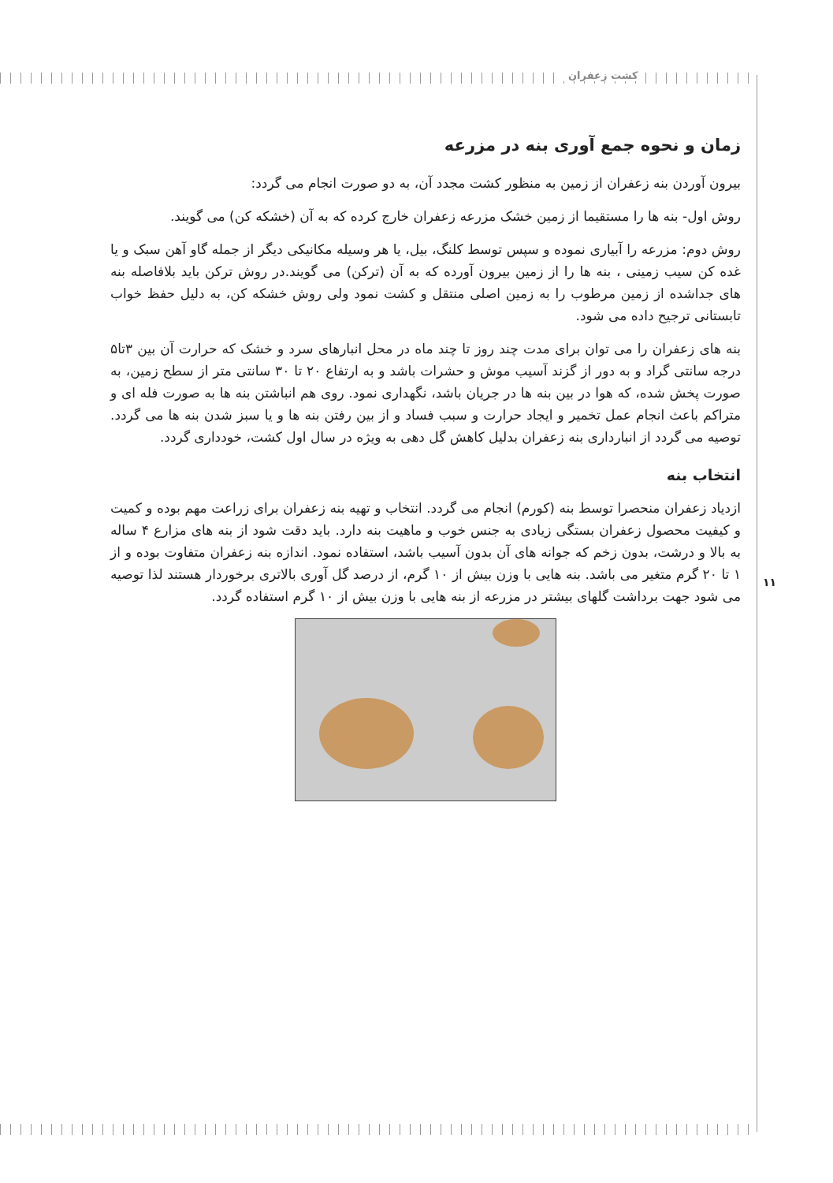کشت زعفران
۱۱
زمان و نحوه جمع آوری بنه در مزرعه
بیرون آوردن بنه زعفران از زمین به منظور کشت مجدد آن، به دو صورت انجام می گردد:
روش اول- بنه ها را مستقیما از زمین خشک مزرعه زعفران خارج کرده که به آن (خشکه کن) می گویند.
روش دوم: مزرعه را آبیاری نموده و سپس توسط کلنگ، بیل، یا هر وسیله مکانیکی دیگر از جمله گاو آهن سبک و یا غده کن سیب زمینی ، بنه ها را از زمین بیرون آورده که به آن (ترکن) می گویند.در روش ترکن باید بلافاصله بنه های جداشده از زمین مرطوب را به زمین اصلی منتقل و کشت نمود ولی روش خشکه کن، به دلیل حفظ خواب تابستانی ترجیح داده می شود.
بنه های زعفران را می توان برای مدت چند روز تا چند ماه در محل انبارهای سرد و خشک که حرارت آن بین ۳تا۵ درجه سانتی گراد و به دور از گزند آسیب موش و حشرات باشد و به ارتفاع ۲۰ تا ۳۰ سانتی متر از سطح زمین، به صورت پخش شده، که هوا در بین بنه ها در جریان باشد، نگهداری نمود. روی هم انباشتن بنه ها به صورت فله ای و متراکم باعث انجام عمل تخمیر و ایجاد حرارت و سبب فساد و از بین رفتن بنه ها و یا سبز شدن بنه ها می گردد. توصیه می گردد از انبارداری بنه زعفران بدلیل کاهش گل دهی به ویژه در سال اول کشت، خودداری گردد.
انتخاب بنه
ازدیاد زعفران منحصرا توسط بنه (کورم) انجام می گردد. انتخاب و تهیه بنه زعفران برای زراعت مهم بوده و کمیت و کیفیت محصول زعفران بستگی زیادی به جنس خوب و ماهیت بنه دارد. باید دقت شود از بنه های مزارع ۴ ساله به بالا و درشت، بدون زخم که جوانه های آن بدون آسیب باشد، استفاده نمود. اندازه بنه زعفران متفاوت بوده و از ۱ تا ۲۰ گرم متغیر می باشد. بنه هایی با وزن بیش از ۱۰ گرم، از درصد گل آوری بالاتری برخوردار هستند لذا توصیه می شود جهت برداشت گلهای بیشتر در مزرعه از بنه هایی با وزن بیش از ۱۰ گرم استفاده گردد.